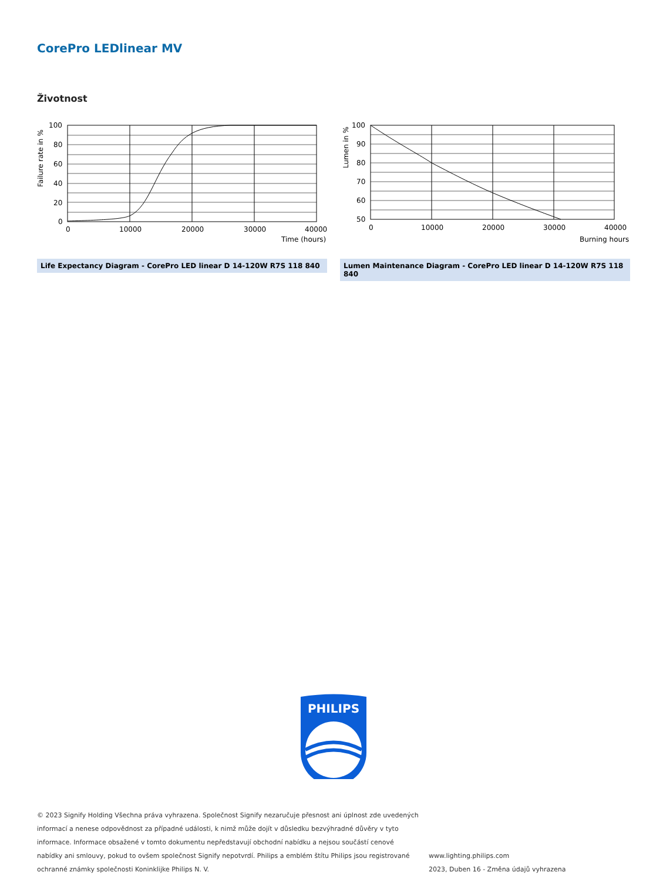CorePro LEDlinear MV
Životnost
100
80
60
40
20
0
0
10000
20000
30000
40000
Time (hours)
Failure rate in %
Life Expectancy Diagram - CorePro LED linear D 14-120W R7S 118 840
100
90
80
70
60
50
0
10000
20000
30000
40000
Burning hours
Lumen in %
Lumen Maintenance Diagram - CorePro LED linear D 14-120W R7S 118 840
PHILIPS
© 2023 Signify Holding Všechna práva vyhrazena. Společnost Signify nezaručuje přesnost ani úplnost zde uvedených informací a nenese odpovědnost za případné události, k nimž může dojít v důsledku bezvýhradné důvěry v tyto informace. Informace obsažené v tomto dokumentu nepředstavují obchodní nabídku a nejsou součástí cenové nabídky ani smlouvy, pokud to ovšem společnost Signify nepotvrdí. Philips a emblém štítu Philips jsou registrované ochranné známky společnosti Koninklijke Philips N. V.
www.lighting.philips.com
2023, Duben 16 - Změna údajů vyhrazena